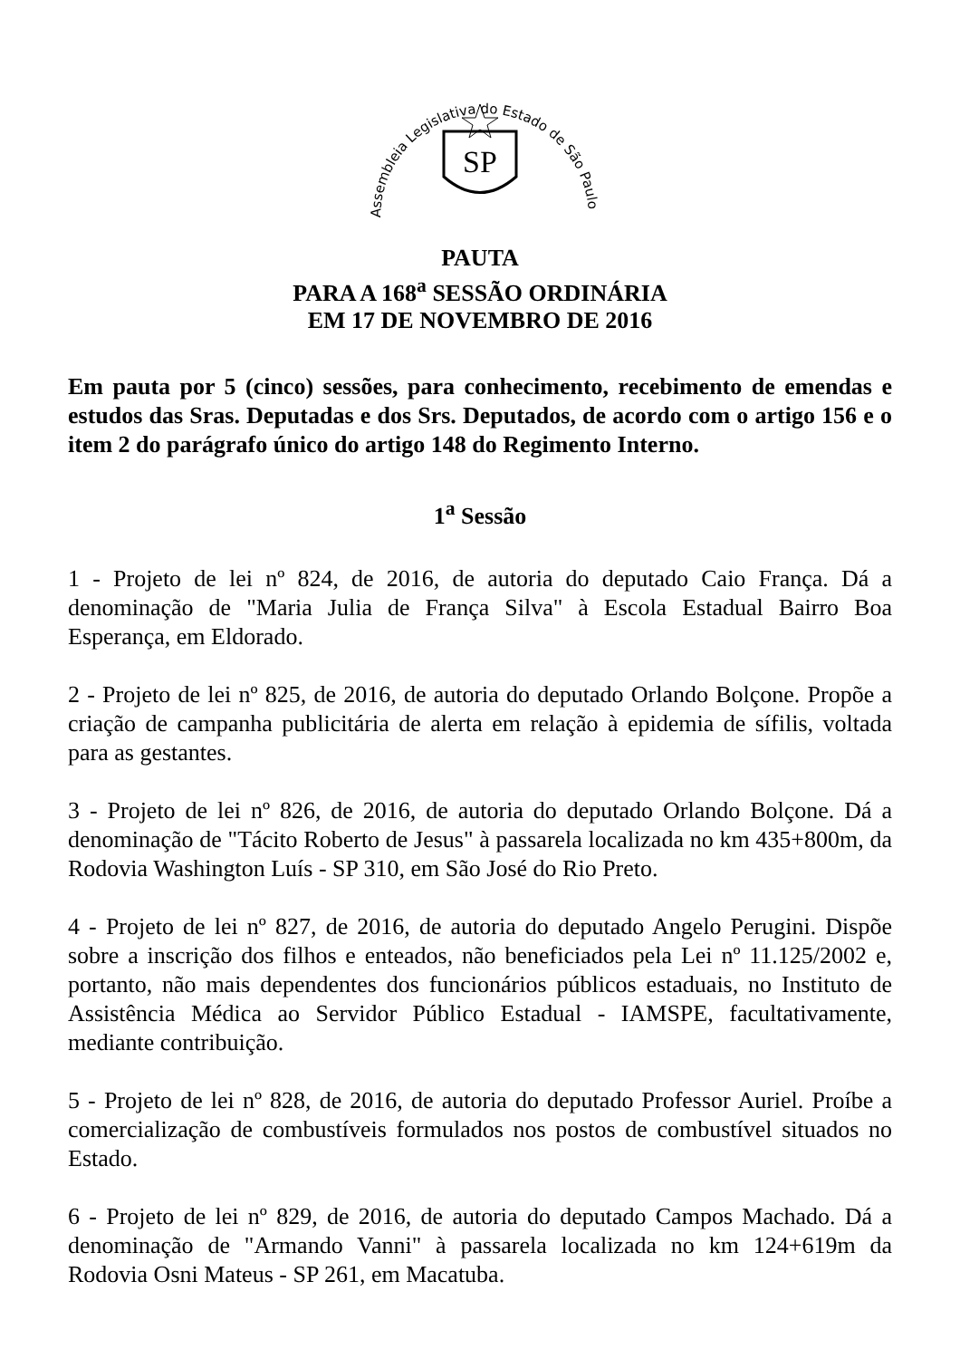Assembleia Legislativa do Estado de São Paulo
SP
PAUTA
PARA A 168<sup>a</sup> SESSÃO ORDINÁRIA
EM 17 DE NOVEMBRO DE 2016
Em pauta por 5 (cinco) sessões, para conhecimento, recebimento de emendas e estudos das Sras. Deputadas e dos Srs. Deputados, de acordo com o artigo 156 e o item 2 do parágrafo único do artigo 148 do Regimento Interno.
1<sup>a</sup> Sessão
1 - Projeto de lei nº 824, de 2016, de autoria do deputado Caio França. Dá a denominação de "Maria Julia de França Silva" à Escola Estadual Bairro Boa Esperança, em Eldorado.
2 - Projeto de lei nº 825, de 2016, de autoria do deputado Orlando Bolçone. Propõe a criação de campanha publicitária de alerta em relação à epidemia de sífilis, voltada para as gestantes.
3 - Projeto de lei nº 826, de 2016, de autoria do deputado Orlando Bolçone. Dá a denominação de "Tácito Roberto de Jesus" à passarela localizada no km 435+800m, da Rodovia Washington Luís - SP 310, em São José do Rio Preto.
4 - Projeto de lei nº 827, de 2016, de autoria do deputado Angelo Perugini. Dispõe sobre a inscrição dos filhos e enteados, não beneficiados pela Lei nº 11.125/2002 e, portanto, não mais dependentes dos funcionários públicos estaduais, no Instituto de Assistência Médica ao Servidor Público Estadual - IAMSPE, facultativamente, mediante contribuição.
5 - Projeto de lei nº 828, de 2016, de autoria do deputado Professor Auriel. Proíbe a comercialização de combustíveis formulados nos postos de combustível situados no Estado.
6 - Projeto de lei nº 829, de 2016, de autoria do deputado Campos Machado. Dá a denominação de "Armando Vanni" à passarela localizada no km 124+619m da Rodovia Osni Mateus - SP 261, em Macatuba.